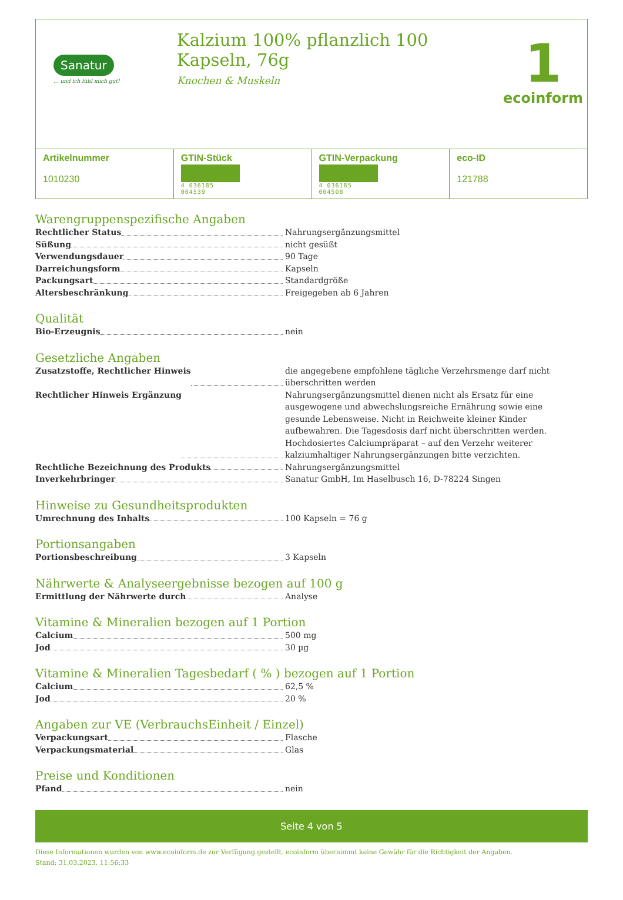Sanatur
... und ich fühl mich gut!
Kalzium 100% pflanzlich 100 Kapseln, 76g
Knochen & Muskeln
1
ecoinform
| Artikelnummer 1010230 | GTIN-Stück 4 036185 004539 | GTIN-Verpackung 4 036185 004508 | eco-ID 121788 |
Warengruppenspezifische Angaben
Rechtlicher Status Nahrungsergänzungsmittel
Süßung nicht gesüßt
Verwendungsdauer 90 Tage
Darreichungsform Kapseln
Packungsart Standardgröße
Altersbeschränkung Freigegeben ab 6 Jahren
Qualität
Bio-Erzeugnis nein
Gesetzliche Angaben
Zusatzstoffe, Rechtlicher Hinweis die angegebene empfohlene tägliche Verzehrsmenge darf nicht überschritten werden
Rechtlicher Hinweis Ergänzung Nahrungsergänzungsmittel dienen nicht als Ersatz für eine ausgewogene und abwechslungsreiche Ernährung sowie eine gesunde Lebensweise. Nicht in Reichweite kleiner Kinder aufbewahren. Die Tagesdosis darf nicht überschritten werden. Hochdosiertes Calciumpräparat – auf den Verzehr weiterer kalziumhaltiger Nahrungsergänzungen bitte verzichten.
Rechtliche Bezeichnung des Produkts Nahrungsergänzungsmittel
Inverkehrbringer Sanatur GmbH, Im Haselbusch 16, D-78224 Singen
Hinweise zu Gesundheitsprodukten
Umrechnung des Inhalts 100 Kapseln = 76 g
Portionsangaben
Portionsbeschreibung 3 Kapseln
Nährwerte & Analyseergebnisse bezogen auf 100 g
Ermittlung der Nährwerte durch Analyse
Vitamine & Mineralien bezogen auf 1 Portion
Calcium 500 mg
Jod 30 µg
Vitamine & Mineralien Tagesbedarf ( % ) bezogen auf 1 Portion
Calcium 62,5 %
Jod 20 %
Angaben zur VE (VerbrauchsEinheit / Einzel)
Verpackungsart Flasche
Verpackungsmaterial Glas
Preise und Konditionen
Pfand nein
Seite 4 von 5
Diese Informationen wurden von www.ecoinform.de zur Verfügung gestellt. ecoinform übernimmt keine Gewähr für die Richtigkeit der Angaben.
Stand: 31.03.2023, 11:56:33